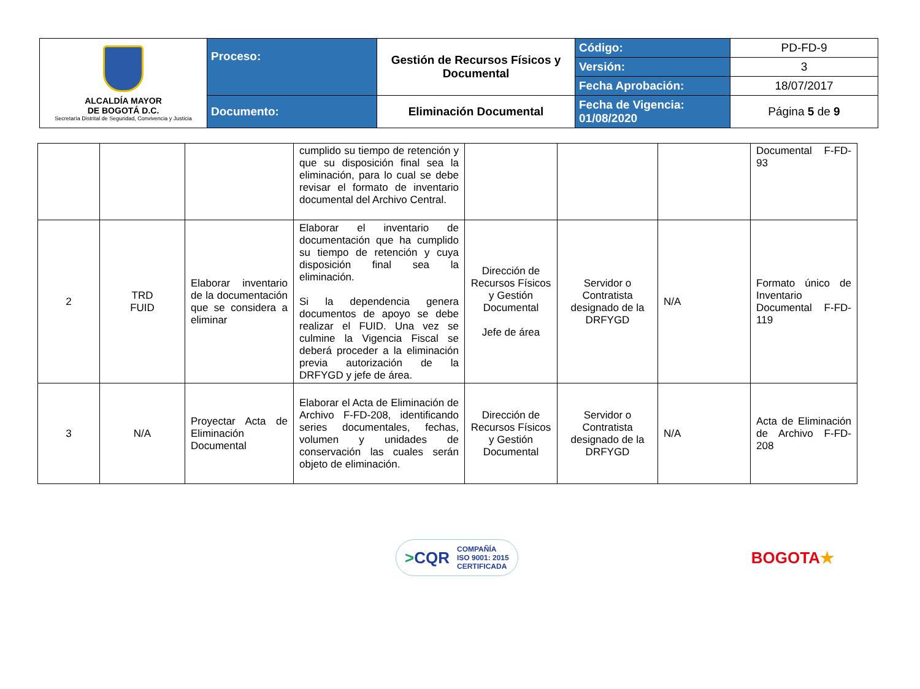| ALCALDÍA MAYOR DE BOGOTÁ D.C. Secretaría Distrital de Seguridad, Convivencia y Justicia | Proceso: | Gestión de Recursos Físicos y Documental | Código: | PD-FD-9 |
| | | | Versión: | 3 |
| | | | Fecha Aprobación: | 18/07/2017 |
| | Documento: | Eliminación Documental | Fecha de Vigencia: 01/08/2020 | Página 5 de 9 |
| | | | cumplido su tiempo de retención y que su disposición final sea la eliminación, para lo cual se debe revisar el formato de inventario documental del Archivo Central. | | | | Documental F-FD-93 |
| 2 | TRD FUID | Elaborar inventario de la documentación que se considera a eliminar | Elaborar el inventario de documentación que ha cumplido su tiempo de retención y cuya disposición final sea la eliminación. Si la dependencia genera documentos de apoyo se debe realizar el FUID. Una vez se culmine la Vigencia Fiscal se deberá proceder a la eliminación previa autorización de la DRFYGD y jefe de área. | Dirección de Recursos Físicos y Gestión Documental Jefe de área | Servidor o Contratista designado de la DRFYGD | N/A | Formato único de Inventario Documental F-FD-119 |
| 3 | N/A | Proyectar Acta de Eliminación Documental | Elaborar el Acta de Eliminación de Archivo F-FD-208, identificando series documentales, fechas, volumen y unidades de conservación las cuales serán objeto de eliminación. | Dirección de Recursos Físicos y Gestión Documental | Servidor o Contratista designado de la DRFYGD | N/A | Acta de Eliminación de Archivo F-FD-208 |
>CQR COMPAÑÍA
ISO 9001: 2015
CERTIFICADA
BOGOTA★